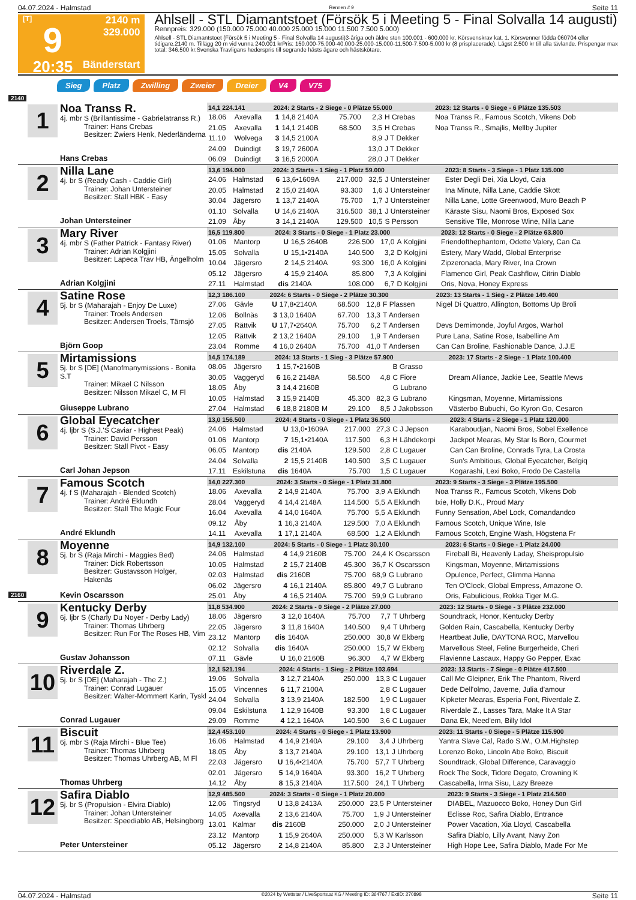04.07.2024 - Halmstad Rennen # 9 Seite 11
[T]
9
20:35
2140 m
329.000
Bänderstart
Ahlsell - STL Diamantstoet (Försök 5 i Meeting 5 - Final Solvalla 14 augusti)
Rennpreis: 329.000 (150.000 75.000 40.000 25.000 15.000 11.500 7.500 5.000)
Ahlsell - STL Diamantstoet (Försök 5 i Meeting 5 - Final Solvalla 14 augusti)3-åriga och äldre ston 100.001 - 600.000 kr. Körsvenskrav kat. 1. Körsvenner födda 060704 eller tidigare.2140 m. Tillägg 20 m vid vunna 240.001 krPris: 150.000-75.000-40.000-25.000-15.000-11.500-7.500-5.000 kr (8 prisplacerade). Lägst 2.500 kr till alla tävlande. Prispengar max total: 346.500 kr.Svenska Travligans hederspris till segrande hästs ägare och hästskötare.
Sieg Platz Zwilling Zweier Dreier V4 V75
2140
1
Noa Transs R.
4j. mbr S (Brillantissime - Gabrielatranss R.)
Trainer: Hans Crebas
Besitzer: Zwiers Henk, Nederländerna
Hans Crebas
| 14,1 224.141 | | 2024: 2 Starts - 2 Siege - 0 Plätze 55.000 | | | | | | 2023: 12 Starts - 0 Siege - 6 Plätze 135.503 |
| 18.06 | Axevalla | 1 | 14,8 2140A | 75.700 | 2,3 | H Crebas | | Noa Transs R., Famous Scotch, Vikens Dob |
| 21.05 | Axevalla | 1 | 14,1 2140B | 68.500 | 3,5 | H Crebas | | Noa Transs R., Smajlis, Mellby Jupiter |
| 11.10 | Wolvega | 3 | 14,5 2100A | | 8,9 | J T Dekker | | |
| 24.09 | Duindigt | 3 | 19,7 2600A | | 13,0 | J T Dekker | | |
| 06.09 | Duindigt | 3 | 16,5 2000A | | 28,0 | J T Dekker | | |
2
Nilla Lane
4j. br S (Ready Cash - Caddie Girl)
Trainer: Johan Untersteiner
Besitzer: Stall HBK - Easy
Johan Untersteiner
| 13,6 194.000 | | 2024: 3 Starts - 1 Sieg - 1 Platz 59.000 | | | | | | 2023: 8 Starts - 3 Siege - 1 Platz 135.000 |
| 24.06 | Halmstad | 6 | 13,6•1609A | 217.000 | 32,5 | J Untersteiner | | Ester Degli Dei, Xia Lloyd, Caia |
| 20.05 | Halmstad | 2 | 15,0 2140A | 93.300 | 1,6 | J Untersteiner | | Ina Minute, Nilla Lane, Caddie Skott |
| 30.04 | Jägersro | 1 | 13,7 2140A | 75.700 | 1,7 | J Untersteiner | | Nilla Lane, Lotte Greenwood, Muro Beach P |
| 01.10 | Solvalla | U | 14,6 2140A | 316.500 | 38,1 | J Untersteiner | | Käraste Sisu, Naomi Bros, Exposed Sox |
| 21.09 | Åby | 3 | 14,1 2140A | 129.500 | 10,5 | S Persson | | Sensitive Tile, Monrose Wine, Nilla Lane |
3
Mary River
4j. mbr S (Father Patrick - Fantasy River)
Trainer: Adrian Kolgjini
Besitzer: Lapeca Trav HB, Ängelholm
Adrian Kolgjini
| 16,5 119.800 | | 2024: 3 Starts - 0 Siege - 1 Platz 23.000 | | | | | | 2023: 12 Starts - 0 Siege - 2 Plätze 63.800 |
| 01.06 | Mantorp | U | 16,5 2640B | 226.500 | 17,0 | A Kolgjini | | Friendofthephantom, Odette Valery, Can Ca |
| 15.05 | Solvalla | U | 15,1•2140A | 140.500 | 3,2 | D Kolgjini | | Estery, Mary Wadd, Global Enterprise |
| 10.04 | Jägersro | 2 | 14,5 2140A | 93.300 | 16,0 | A Kolgjini | | Zipzeronada, Mary River, Ina Crown |
| 05.12 | Jägersro | 4 | 15,9 2140A | 85.800 | 7,3 | A Kolgjini | | Flamenco Girl, Peak Cashflow, Citrin Diablo |
| 27.11 | Halmstad | dis | 2140A | 108.000 | 6,7 | D Kolgjini | | Oris, Nova, Honey Express |
4
Satine Rose
5j. br S (Maharajah - Enjoy De Luxe)
Trainer: Troels Andersen
Besitzer: Andersen Troels, Tärnsjö
Björn Goop
| 12,3 186.100 | | 2024: 6 Starts - 0 Siege - 2 Plätze 30.300 | | | | | | 2023: 13 Starts - 1 Sieg - 2 Plätze 149.400 |
| 27.06 | Gävle | U | 17,8•2140A | 68.500 | 12,8 | F Plassen | | Nigel Di Quattro, Allington, Bottoms Up Broli |
| 12.06 | Bollnäs | 3 | 13,0 1640A | 67.700 | 13,3 | T Andersen | | |
| 27.05 | Rättvik | U | 17,7•2640A | 75.700 | 6,2 | T Andersen | | Devs Demimonde, Joyful Argos, Warhol |
| 12.05 | Rättvik | 2 | 13,2 1640A | 29.100 | 1,9 | T Andersen | | Pure Lana, Satine Rose, Isabelline Am |
| 23.04 | Romme | 4 | 16,0 2640A | 75.700 | 41,0 | T Andersen | | Can Can Broline, Fashionable Dance, J.J.E |
5
Mirtamissions
5j. br S [DE] (Manofmanymissions - Bonita S.T
Trainer: Mikael C Nilsson
Besitzer: Nilsson Mikael C, M Fl
Giuseppe Lubrano
| 14,5 174.189 | | 2024: 13 Starts - 1 Sieg - 3 Plätze 57.900 | | | | | | 2023: 17 Starts - 2 Siege - 1 Platz 100.400 |
| 08.06 | Jägersro | 1 | 15,7•2160B | | | B Grasso | | |
| 30.05 | Vaggeryd | 6 | 16,2 2148A | 58.500 | 4,8 | C Fiore | | Dream Alliance, Jackie Lee, Seattle Mews |
| 18.05 | Åby | 3 | 14,4 2160B | | | G Lubrano | | |
| 10.05 | Halmstad | 3 | 15,9 2140B | 45.300 | 82,3 | G Lubrano | | Kingsman, Moyenne, Mirtamissions |
| 27.04 | Halmstad | 6 | 18,8 2180B M | 29.100 | 8,5 | J Jakobsson | | Västerbo Bubuchi, Go Kyron Go, Cesaron |
6
Global Eyecatcher
4j. ljbr S (S.J.'S Caviar - Highest Peak)
Trainer: David Persson
Besitzer: Stall Pivot - Easy
Carl Johan Jepson
| 13,0 156.500 | | 2024: 4 Starts - 0 Siege - 1 Platz 36.500 | | | | | | 2023: 4 Starts - 2 Siege - 1 Platz 120.000 |
| 24.06 | Halmstad | U | 13,0•1609A | 217.000 | 27,3 | C J Jepson | | Karaboudjan, Naomi Bros, Sobel Exellence |
| 01.06 | Mantorp | 7 | 15,1•2140A | 117.500 | 6,3 | H Lähdekorpi | | Jackpot Mearas, My Star Is Born, Gourmet |
| 06.05 | Mantorp | dis | 2140A | 129.500 | 2,8 | C Lugauer | | Can Can Broline, Conrads Tyra, La Crosta |
| 24.04 | Solvalla | 2 | 15,5 2140B | 140.500 | 3,5 | C Lugauer | | Sun's Ambitious, Global Eyecatcher, Belgiq |
| 17.11 | Eskilstuna | dis | 1640A | 75.700 | 1,5 | C Lugauer | | Kogarashi, Lexi Boko, Frodo De Castella |
7
Famous Scotch
4j. f S (Maharajah - Blended Scotch)
Trainer: André Eklundh
Besitzer: Stall The Magic Four
André Eklundh
| 14,0 227.300 | | 2024: 3 Starts - 0 Siege - 1 Platz 31.800 | | | | | | 2023: 9 Starts - 3 Siege - 3 Plätze 195.500 |
| 18.06 | Axevalla | 2 | 14,9 2140A | 75.700 | 3,9 | A Eklundh | | Noa Transs R., Famous Scotch, Vikens Dob |
| 28.04 | Vaggeryd | 4 | 14,4 2148A | 114.500 | 5,5 | A Eklundh | | Ixie, Holly D.K., Proud Mary |
| 16.04 | Axevalla | 4 | 14,0 1640A | 75.700 | 5,5 | A Eklundh | | Funny Sensation, Abel Lock, Comandandco |
| 09.12 | Åby | 1 | 16,3 2140A | 129.500 | 7,0 | A Eklundh | | Famous Scotch, Unique Wine, Isle |
| 14.11 | Axevalla | 1 | 17,1 2140A | 68.500 | 1,2 | A Eklundh | | Famous Scotch, Engine Wash, Högstena Fr |
8
Moyenne
5j. br S (Raja Mirchi - Maggies Bed)
Trainer: Dick Robertsson
Besitzer: Gustavsson Holger, Hakenäs
Kevin Oscarsson
| 14,9 132.100 | | 2024: 5 Starts - 0 Siege - 1 Platz 30.100 | | | | | | 2023: 6 Starts - 0 Siege - 1 Platz 24.000 |
| 24.06 | Halmstad | 4 | 14,9 2160B | 75.700 | 24,4 | K Oscarsson | | Fireball Bi, Heavenly Laday, Sheispropulsio |
| 10.05 | Halmstad | 2 | 15,7 2140B | 45.300 | 36,7 | K Oscarsson | | Kingsman, Moyenne, Mirtamissions |
| 02.03 | Halmstad | dis | 2160B | 75.700 | 68,9 | G Lubrano | | Opulence, Perfect, Glimma Hanna |
| 06.02 | Jägersro | 4 | 16,1 2140A | 85.800 | 49,7 | G Lubrano | | Ten O'Clock, Global Empress, Amazone O. |
| 25.01 | Åby | 4 | 16,5 2140A | 75.700 | 59,9 | G Lubrano | | Oris, Fabulicious, Rokka Tiger M.G. |
2160
9
Kentucky Derby
6j. ljbr S (Charly Du Noyer - Derby Lady)
Trainer: Thomas Uhrberg
Besitzer: Run For The Roses HB, Vim
Gustav Johansson
| 11,8 534.900 | | 2024: 2 Starts - 0 Siege - 2 Plätze 27.000 | | | | | | 2023: 12 Starts - 0 Siege - 3 Plätze 232.000 |
| 18.06 | Jägersro | 3 | 12,0 1640A | 75.700 | 7,7 | T Uhrberg | | Soundtrack, Honor, Kentucky Derby |
| 22.05 | Jägersro | 3 | 11,8 1640A | 140.500 | 9,4 | T Uhrberg | | Golden Rain, Cascabella, Kentucky Derby |
| 23.12 | Mantorp | dis | 1640A | 250.000 | 30,8 | W Ekberg | | Heartbeat Julie, DAYTONA ROC, Marvellou |
| 02.12 | Solvalla | dis | 1640A | 250.000 | 15,7 | W Ekberg | | Marvellous Steel, Feline Burgerheide, Cheri |
| 07.11 | Gävle | U | 16,0 2160B | 96.300 | 4,7 | W Ekberg | | Flavienne Lascaux, Happy Go Pepper, Exac |
10
Riverdale Z.
5j. br S [DE] (Maharajah - The Z.)
Trainer: Conrad Lugauer
Besitzer: Walter-Mommert Karin, Tyskl
Conrad Lugauer
| 12,1 521.194 | | 2024: 4 Starts - 1 Sieg - 2 Plätze 103.694 | | | | | | 2023: 13 Starts - 7 Siege - 0 Plätze 417.500 |
| 19.06 | Solvalla | 3 | 12,7 2140A | 250.000 | 13,3 | C Lugauer | | Call Me Gleipner, Erik The Phantom, Riverd |
| 15.05 | Vincennes | 6 | 11,7 2100A | | 2,8 | C Lugauer | | Dede Dell'olmo, Javerne, Julia d'amour |
| 24.04 | Solvalla | 3 | 13,9 2140A | 182.500 | 1,9 | C Lugauer | | Kipketer Mearas, Esperia Font, Riverdale Z. |
| 09.04 | Eskilstuna | 1 | 12,9 1640B | 93.300 | 1,8 | C Lugauer | | Riverdale Z., Lasses Tara, Make It A Star |
| 29.09 | Romme | 4 | 12,1 1640A | 140.500 | 3,6 | C Lugauer | | Dana Ek, Need'em, Billy Idol |
11
Biscuit
6j. mbr S (Raja Mirchi - Blue Tee)
Trainer: Thomas Uhrberg
Besitzer: Thomas Uhrberg AB, M Fl
Thomas Uhrberg
| 12,4 453.100 | | 2024: 4 Starts - 0 Siege - 1 Platz 13.900 | | | | | | 2023: 11 Starts - 0 Siege - 5 Plätze 115.900 |
| 16.06 | Halmstad | 4 | 14,9 2140A | 29.100 | 3,4 | J Uhrberg | | Yantra Slave Cal, Rado S.W., O.M.Highstep |
| 18.05 | Åby | 3 | 13,7 2140A | 29.100 | 13,1 | J Uhrberg | | Lorenzo Boko, Lincoln Abe Boko, Biscuit |
| 22.03 | Jägersro | U | 16,4•2140A | 75.700 | 57,7 | T Uhrberg | | Soundtrack, Global Difference, Caravaggio |
| 02.01 | Jägersro | 5 | 14,9 1640A | 93.300 | 16,2 | T Uhrberg | | Rock The Sock, Tidore Degato, Crowning K |
| 14.12 | Åby | 8 | 15,3 2140A | 117.500 | 24,1 | T Uhrberg | | Cascabella, Irma Sisu, Lazy Breeze |
12
Safira Diablo
5j. br S (Propulsion - Elvira Diablo)
Trainer: Johan Untersteiner
Besitzer: Speediablo AB, Helsingborg
Peter Untersteiner
| 12,9 485.500 | | 2024: 3 Starts - 0 Siege - 1 Platz 20.000 | | | | | | 2023: 9 Starts - 3 Siege - 1 Platz 214.500 |
| 12.06 | Tingsryd | U | 13,8 2413A | 250.000 | 23,5 | P Untersteiner | | DIABEL, Mazuocco Boko, Honey Dun Girl |
| 14.05 | Axevalla | 2 | 13,6 2140A | 75.700 | 1,9 | J Untersteiner | | Eclisse Roc, Safira Diablo, Entrance |
| 13.01 | Kalmar | dis | 2160B | 250.000 | 2,0 | J Untersteiner | | Power Vacation, Xia Lloyd, Cascabella |
| 23.12 | Mantorp | 1 | 15,9 2640A | 250.000 | 5,3 | W Karlsson | | Safira Diablo, Lilly Avant, Navy Zon |
| 05.12 | Jägersro | 2 | 14,8 2140A | 85.800 | 2,3 | J Untersteiner | | High Hope Lee, Safira Diablo, Made For Me |
04.07.2024 - Halmstad ©2024 by Wettstar / LiveSports.at KG / Meeting ID: 364767 / ExtID: 270898 Seite 11